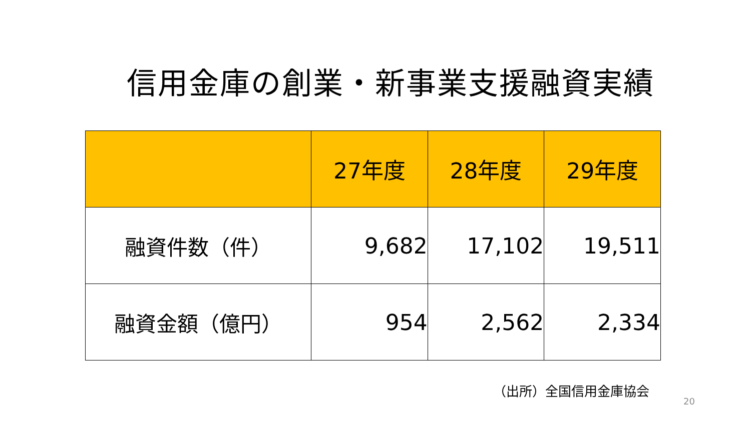信用金庫の創業・新事業支援融資実績
| | 27年度 | 28年度 | 29年度 |
| --- | --- | --- | --- |
| 融資件数（件） | 9,682 | 17,102 | 19,511 |
| 融資金額（億円） | 954 | 2,562 | 2,334 |
（出所）全国信用金庫協会
20